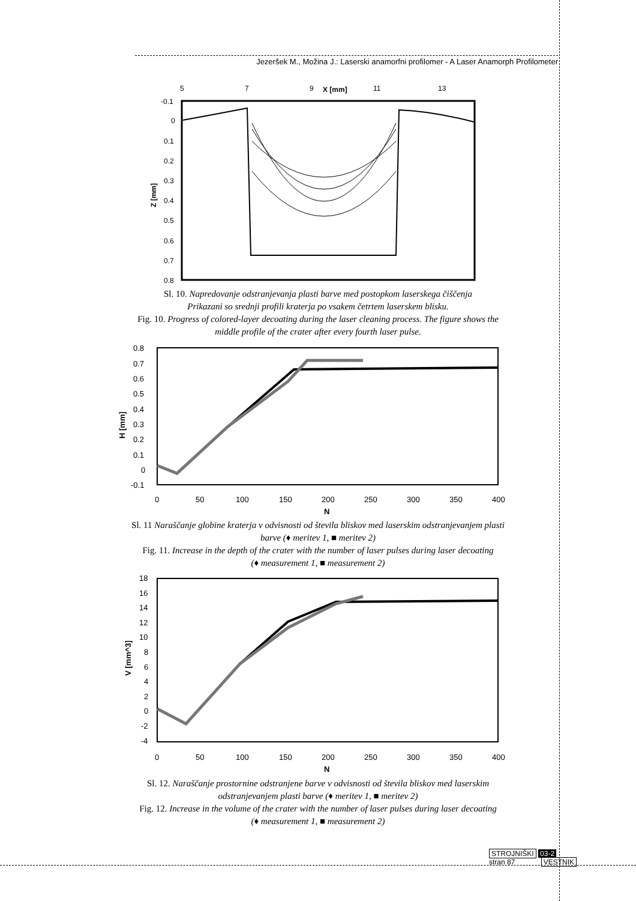Jezeršek M., Možina J.: Laserski anamorfni profilomer - A Laser Anamorph Profilometer
5
7
9
X [mm]
11
13
-0.1
0
0.1
0.2
0.3
0.4
0.5
0.6
0.7
0.8
Z [mm]
Sl. 10. Napredovanje odstranjevanja plasti barve med postopkom laserskega čiščenja
Prikazani so srednji profili kraterja po vsakem četrtem laserskem blisku.
Fig. 10. Progress of colored-layer decoating during the laser cleaning process. The figure shows the
middle profile of the crater after every fourth laser pulse.
0.8
0.7
0.6
0.5
0.4
0.3
0.2
0.1
0
-0.1
H [mm]
0
50
100
150
200
250
300
350
400
N
Sl. 11 Naraščanje globine kraterja v odvisnosti od števila bliskov med laserskim odstranjevanjem plasti
barve (♦ meritev 1, ■ meritev 2)
Fig. 11. Increase in the depth of the crater with the number of laser pulses during laser decoating
(♦ measurement 1, ■ measurement 2)
18
16
14
12
10
8
6
4
2
0
-2
-4
V [mm^3]
0
50
100
150
200
250
300
350
400
N
Sl. 12. Naraščanje prostornine odstranjene barve v odvisnosti od števila bliskov med laserskim
odstranjevanjem plasti barve (♦ meritev 1, ■ meritev 2)
Fig. 12. Increase in the volume of the crater with the number of laser pulses during laser decoating
(♦ measurement 1, ■ measurement 2)
STROJNIŠKI 03-2
stran 87 VESTNIK